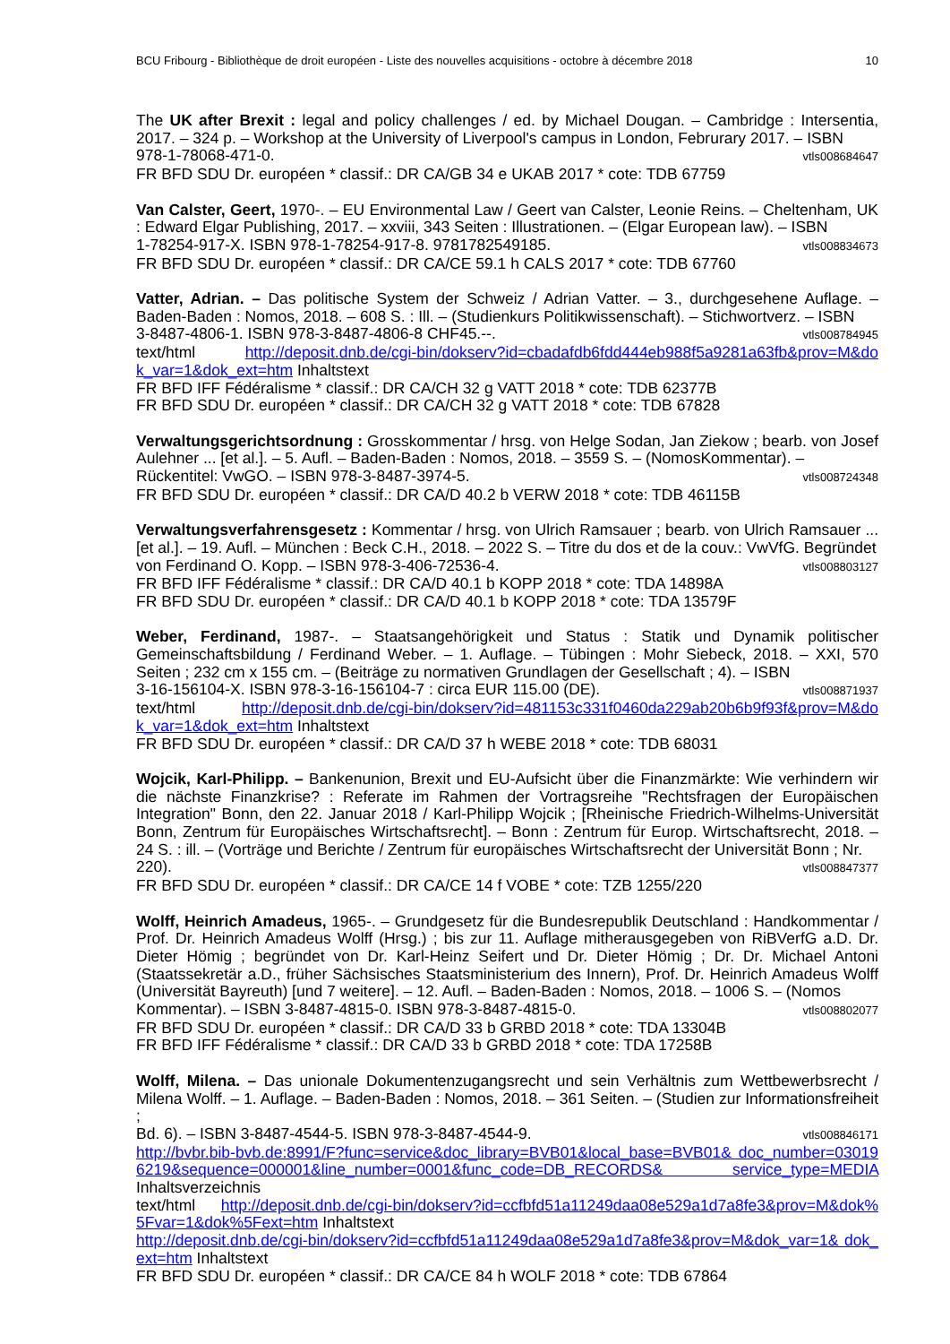BCU Fribourg - Bibliothèque de droit européen - Liste des nouvelles acquisitions - octobre à décembre 2018 10
The UK after Brexit : legal and policy challenges / ed. by Michael Dougan. – Cambridge : Intersentia, 2017. – 324 p. – Workshop at the University of Liverpool's campus in London, Februrary 2017. – ISBN
978-1-78068-471-0. vtls008684647
FR BFD SDU Dr. européen * classif.: DR CA/GB 34 e UKAB 2017 * cote: TDB 67759
Van Calster, Geert, 1970-. – EU Environmental Law / Geert van Calster, Leonie Reins. – Cheltenham, UK : Edward Elgar Publishing, 2017. – xxviii, 343 Seiten : Illustrationen. – (Elgar European law). – ISBN
1-78254-917-X. ISBN 978-1-78254-917-8. 9781782549185. vtls008834673
FR BFD SDU Dr. européen * classif.: DR CA/CE 59.1 h CALS 2017 * cote: TDB 67760
Vatter, Adrian. – Das politische System der Schweiz / Adrian Vatter. – 3., durchgesehene Auflage. – Baden-Baden : Nomos, 2018. – 608 S. : Ill. – (Studienkurs Politikwissenschaft). – Stichwortverz. – ISBN
3-8487-4806-1. ISBN 978-3-8487-4806-8 CHF45.--. vtls008784945
text/html http://deposit.dnb.de/cgi-bin/dokserv?id=cbadafdb6fdd444eb988f5a9281a63fb&prov=M&dok_var=1&dok_ext=htm Inhaltstext
FR BFD IFF Fédéralisme * classif.: DR CA/CH 32 g VATT 2018 * cote: TDB 62377B
FR BFD SDU Dr. européen * classif.: DR CA/CH 32 g VATT 2018 * cote: TDB 67828
Verwaltungsgerichtsordnung : Grosskommentar / hrsg. von Helge Sodan, Jan Ziekow ; bearb. von Josef Aulehner ... [et al.]. – 5. Aufl. – Baden-Baden : Nomos, 2018. – 3559 S. – (NomosKommentar). –
Rückentitel: VwGO. – ISBN 978-3-8487-3974-5. vtls008724348
FR BFD SDU Dr. européen * classif.: DR CA/D 40.2 b VERW 2018 * cote: TDB 46115B
Verwaltungsverfahrensgesetz : Kommentar / hrsg. von Ulrich Ramsauer ; bearb. von Ulrich Ramsauer ... [et al.]. – 19. Aufl. – München : Beck C.H., 2018. – 2022 S. – Titre du dos et de la couv.: VwVfG. Begründet
von Ferdinand O. Kopp. – ISBN 978-3-406-72536-4. vtls008803127
FR BFD IFF Fédéralisme * classif.: DR CA/D 40.1 b KOPP 2018 * cote: TDA 14898A
FR BFD SDU Dr. européen * classif.: DR CA/D 40.1 b KOPP 2018 * cote: TDA 13579F
Weber, Ferdinand, 1987-. – Staatsangehörigkeit und Status : Statik und Dynamik politischer Gemeinschaftsbildung / Ferdinand Weber. – 1. Auflage. – Tübingen : Mohr Siebeck, 2018. – XXI, 570 Seiten ; 232 cm x 155 cm. – (Beiträge zu normativen Grundlagen der Gesellschaft ; 4). – ISBN
3-16-156104-X. ISBN 978-3-16-156104-7 : circa EUR 115.00 (DE). vtls008871937
text/html http://deposit.dnb.de/cgi-bin/dokserv?id=481153c331f0460da229ab20b6b9f93f&prov=M&dok_var=1&dok_ext=htm Inhaltstext
FR BFD SDU Dr. européen * classif.: DR CA/D 37 h WEBE 2018 * cote: TDB 68031
Wojcik, Karl-Philipp. – Bankenunion, Brexit und EU-Aufsicht über die Finanzmärkte: Wie verhindern wir die nächste Finanzkrise? : Referate im Rahmen der Vortragsreihe "Rechtsfragen der Europäischen Integration" Bonn, den 22. Januar 2018 / Karl-Philipp Wojcik ; [Rheinische Friedrich-Wilhelms-Universität Bonn, Zentrum für Europäisches Wirtschaftsrecht]. – Bonn : Zentrum für Europ. Wirtschaftsrecht, 2018. – 24 S. : ill. – (Vorträge und Berichte / Zentrum für europäisches Wirtschaftsrecht der Universität Bonn ; Nr.
220). vtls008847377
FR BFD SDU Dr. européen * classif.: DR CA/CE 14 f VOBE * cote: TZB 1255/220
Wolff, Heinrich Amadeus, 1965-. – Grundgesetz für die Bundesrepublik Deutschland : Handkommentar / Prof. Dr. Heinrich Amadeus Wolff (Hrsg.) ; bis zur 11. Auflage mitherausgegeben von RiBVerfG a.D. Dr. Dieter Hömig ; begründet von Dr. Karl-Heinz Seifert und Dr. Dieter Hömig ; Dr. Dr. Michael Antoni (Staatssekretär a.D., früher Sächsisches Staatsministerium des Innern), Prof. Dr. Heinrich Amadeus Wolff (Universität Bayreuth) [und 7 weitere]. – 12. Aufl. – Baden-Baden : Nomos, 2018. – 1006 S. – (Nomos
Kommentar). – ISBN 3-8487-4815-0. ISBN 978-3-8487-4815-0. vtls008802077
FR BFD SDU Dr. européen * classif.: DR CA/D 33 b GRBD 2018 * cote: TDA 13304B
FR BFD IFF Fédéralisme * classif.: DR CA/D 33 b GRBD 2018 * cote: TDA 17258B
Wolff, Milena. – Das unionale Dokumentenzugangsrecht und sein Verhältnis zum Wettbewerbsrecht / Milena Wolff. – 1. Auflage. – Baden-Baden : Nomos, 2018. – 361 Seiten. – (Studien zur Informationsfreiheit ;
Bd. 6). – ISBN 3-8487-4544-5. ISBN 978-3-8487-4544-9. vtls008846171
http://bvbr.bib-bvb.de:8991/F?func=service&doc_library=BVB01&local_base=BVB01& doc_number=030196219&sequence=000001&line_number=0001&func_code=DB_RECORDS& service_type=MEDIA Inhaltsverzeichnis
text/html http://deposit.dnb.de/cgi-bin/dokserv?id=ccfbfd51a11249daa08e529a1d7a8fe3&prov=M&dok%5Fvar=1&dok%5Fext=htm Inhaltstext
http://deposit.dnb.de/cgi-bin/dokserv?id=ccfbfd51a11249daa08e529a1d7a8fe3&prov=M&dok_var=1& dok_ext=htm Inhaltstext
FR BFD SDU Dr. européen * classif.: DR CA/CE 84 h WOLF 2018 * cote: TDB 67864